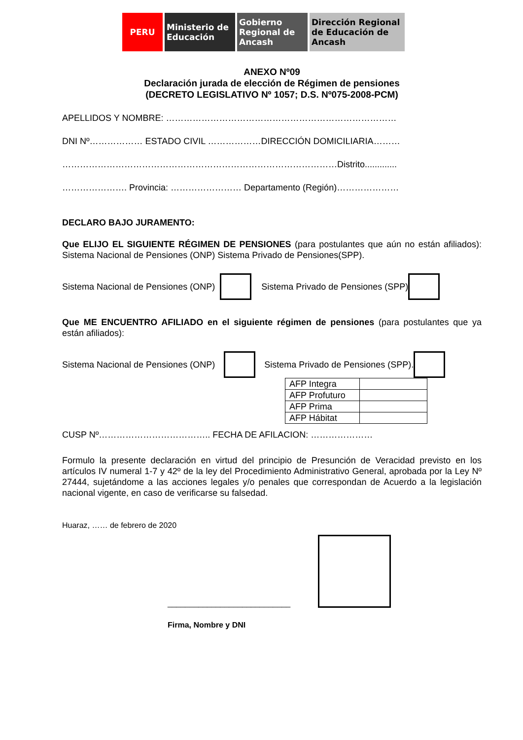PERU Ministerio de Educación
Gobierno Regional de Ancash
Dirección Regional de Educación de Ancash
ANEXO Nº09
Declaración jurada de elección de Régimen de pensiones
(DECRETO LEGISLATIVO Nº 1057; D.S. Nº075-2008-PCM)
APELLIDOS Y NOMBRE: ……………………………………………………………………
DNI Nº……………… ESTADO CIVIL ………………DIRECCIÓN DOMICILIARIA………
…………………………………………………………………………………Distrito.............
…………………. Provincia: …………………… Departamento (Región)…………………
DECLARO BAJO JURAMENTO:
Que ELIJO EL SIGUIENTE RÉGIMEN DE PENSIONES (para postulantes que aún no están afiliados): Sistema Nacional de Pensiones (ONP) Sistema Privado de Pensiones(SPP).
Sistema Nacional de Pensiones (ONP) Sistema Privado de Pensiones (SPP)
Que ME ENCUENTRO AFILIADO en el siguiente régimen de pensiones (para postulantes que ya están afiliados):
Sistema Nacional de Pensiones (ONP) Sistema Privado de Pensiones (SPP).
| AFP Integra | |
| AFP Profuturo | |
| AFP Prima | |
| AFP Hábitat | |
CUSP Nº……………………………….. FECHA DE AFILACION: …………………
Formulo la presente declaración en virtud del principio de Presunción de Veracidad previsto en los artículos IV numeral 1-7 y 42º de la ley del Procedimiento Administrativo General, aprobada por la Ley Nº 27444, sujetándome a las acciones legales y/o penales que correspondan de Acuerdo a la legislación nacional vigente, en caso de verificarse su falsedad.
Huaraz, …… de febrero de 2020
____________________________
Firma, Nombre y DNI